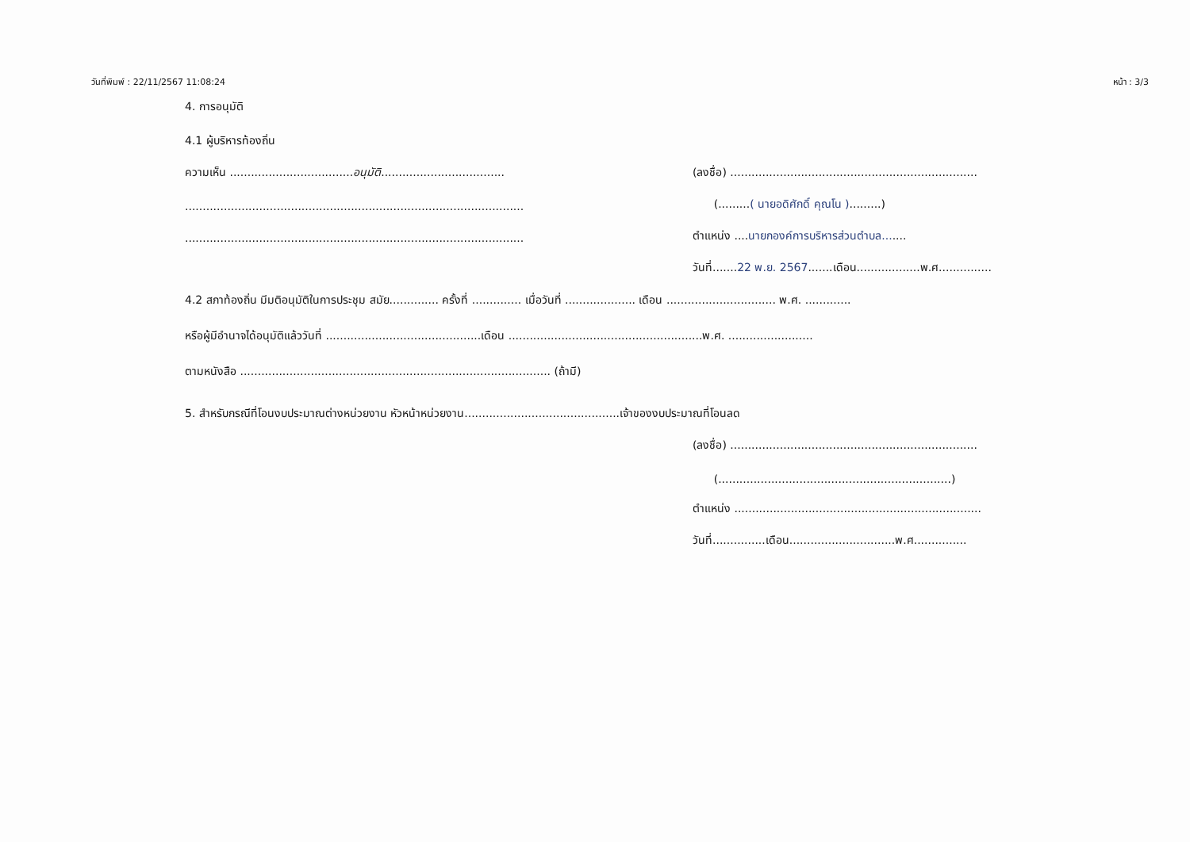วันที่พิมพ์ : 22/11/2567 11:08:24 หน้า : 3/3
4. การอนุมัติ
4.1 ผู้บริหารท้องถิ่น
ความเห็น ...................................อนุมัติ................................... (ลงชื่อ) ......................................................................
................................................................................................ (.........( นายอดิศักดิ์ คุณโน ).........)
................................................................................................ ตำแหน่ง ....นายกองค์การบริหารส่วนตำบล.......
วันที่.......22 พ.ย. 2567.......เดือน..................พ.ศ...............
4.2 สภาท้องถิ่น มีมติอนุมัติในการประชุม สมัย.............. ครั้งที่ .............. เมื่อวันที่ .................... เดือน ............................... พ.ศ. .............
หรือผู้มีอำนาจได้อนุมัติแล้ววันที่ ............................................เดือน .......................................................พ.ศ. ........................
ตามหนังสือ ........................................................................................ (ถ้ามี)
5. สำหรับกรณีที่โอนงบประมาณต่างหน่วยงาน หัวหน้าหน่วยงาน............................................เจ้าของงบประมาณที่โอนลด
(ลงชื่อ) ......................................................................
(..................................................................)
ตำแหน่ง ......................................................................
วันที่...............เดือน..............................พ.ศ...............